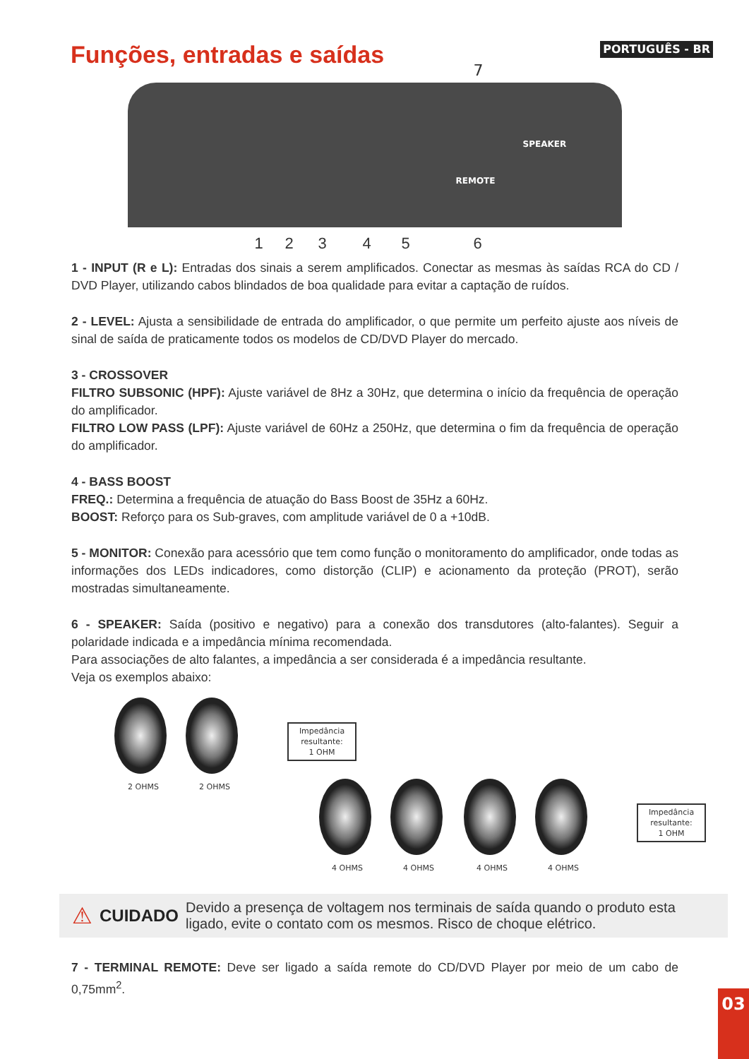Funções, entradas e saídas
PORTUGUÊS - BR
7
SPEAKER
REMOTE
1 2 3 4 5 6
1 - INPUT (R e L): Entradas dos sinais a serem amplificados. Conectar as mesmas às saídas RCA do CD / DVD Player, utilizando cabos blindados de boa qualidade para evitar a captação de ruídos.
2 - LEVEL: Ajusta a sensibilidade de entrada do amplificador, o que permite um perfeito ajuste aos níveis de sinal de saída de praticamente todos os modelos de CD/DVD Player do mercado.
3 - CROSSOVER
FILTRO SUBSONIC (HPF): Ajuste variável de 8Hz a 30Hz, que determina o início da frequência de operação do amplificador.
FILTRO LOW PASS (LPF): Ajuste variável de 60Hz a 250Hz, que determina o fim da frequência de operação do amplificador.
4 - BASS BOOST
FREQ.: Determina a frequência de atuação do Bass Boost de 35Hz a 60Hz.
BOOST: Reforço para os Sub-graves, com amplitude variável de 0 a +10dB.
5 - MONITOR: Conexão para acessório que tem como função o monitoramento do amplificador, onde todas as informações dos LEDs indicadores, como distorção (CLIP) e acionamento da proteção (PROT), serão mostradas simultaneamente.
6 - SPEAKER: Saída (positivo e negativo) para a conexão dos transdutores (alto-falantes). Seguir a polaridade indicada e a impedância mínima recomendada.
Para associações de alto falantes, a impedância a ser considerada é a impedância resultante.
Veja os exemplos abaixo:
Impedância resultante:
1 OHM
2 OHMS 2 OHMS
Impedância resultante:
1 OHM
4 OHMS 4 OHMS 4 OHMS 4 OHMS
⚠ CUIDADO Devido a presença de voltagem nos terminais de saída quando o produto esta ligado, evite o contato com os mesmos. Risco de choque elétrico.
7 - TERMINAL REMOTE: Deve ser ligado a saída remote do CD/DVD Player por meio de um cabo de 0,75mm<sup>2</sup>.
03